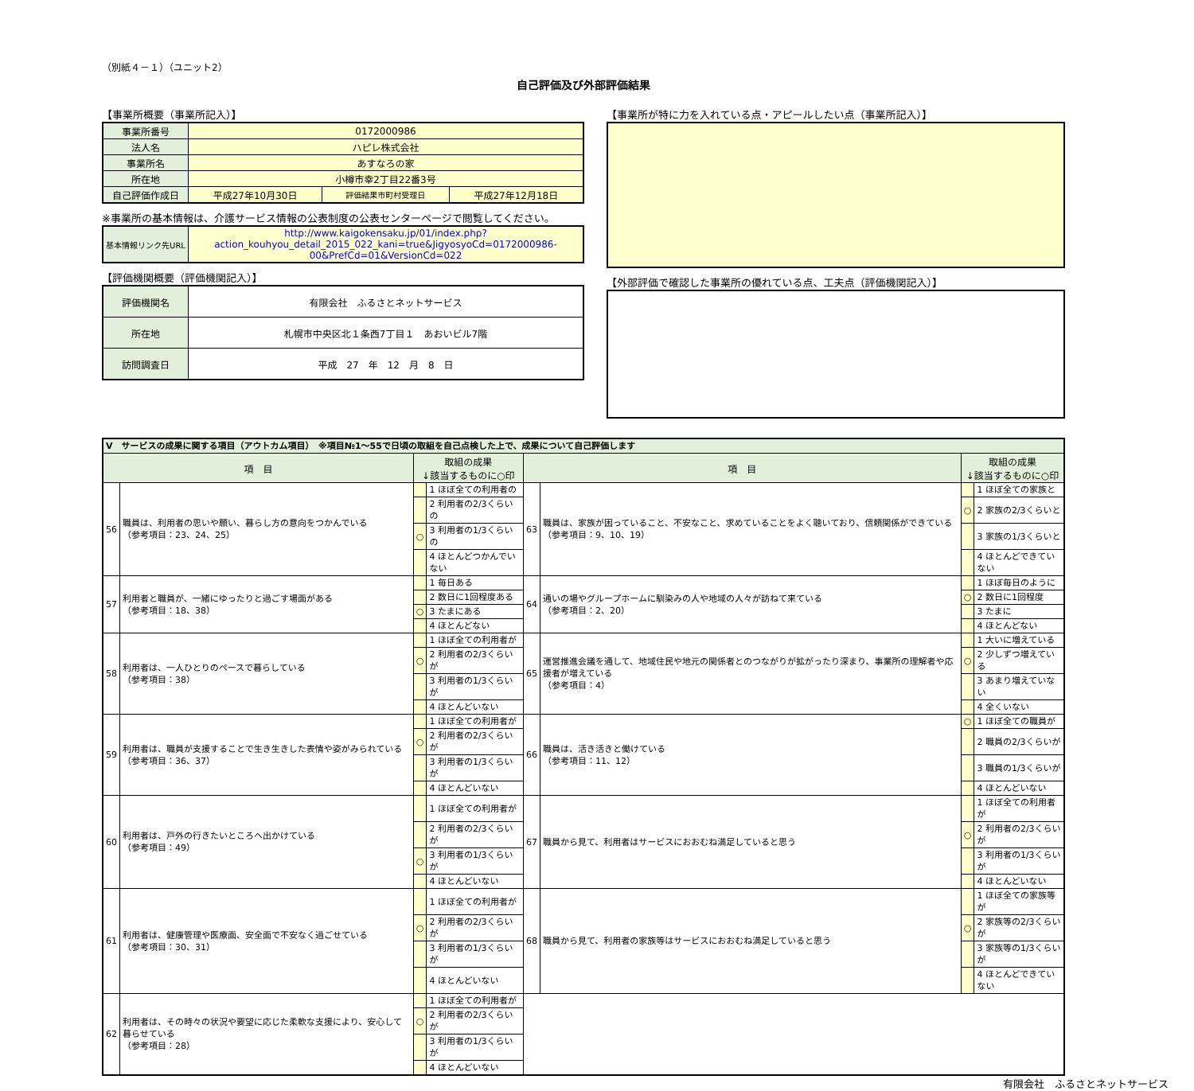（別紙４－１）（ユニット2）
自己評価及び外部評価結果
【事業所概要（事業所記入）】
| 事業所番号 | 0172000986 | | |
| 法人名 | ハピレ株式会社 | | |
| 事業所名 | あすなろの家 | | |
| 所在地 | 小樽市幸2丁目22番3号 | | |
| 自己評価作成日 | 平成27年10月30日 | 評価結果市町村受理日 | 平成27年12月18日 |
※事業所の基本情報は、介護サービス情報の公表制度の公表センターページで閲覧してください。
| 基本情報リンク先URL | http://www.kaigokensaku.jp/01/index.php?action_kouhyou_detail_2015_022_kani=true&JigyosyoCd=0172000986-00&PrefCd=01&VersionCd=022 |
【評価機関概要（評価機関記入）】
| 評価機関名 | 有限会社 ふるさとネットサービス |
| 所在地 | 札幌市中央区北１条西7丁目１ あおいビル7階 |
| 訪問調査日 | 平成 27 年 12 月 8 日 |
【事業所が特に力を入れている点・アピールしたい点（事業所記入）】
【外部評価で確認した事業所の優れている点、工夫点（評価機関記入）】
| Ⅴ サービスの成果に関する項目（アウトカム項目） ※項目№1～55で日頃の取組を自己点検した上で、成果について自己評価します | | | | | | | |
| 項 目 | | 取組の成果 ↓該当するものに○印 | | 項 目 | | 取組の成果 ↓該当するものに○印 | |
| 56 | 職員は、利用者の思いや願い、暮らし方の意向をつかんでいる （参考項目：23、24、25） | | 1 ほぼ全ての利用者の | 63 | 職員は、家族が困っていること、不安なこと、求めていることをよく聴いており、信頼関係ができている （参考項目：9、10、19） | | 1 ほぼ全ての家族と |
| | | | 2 利用者の2/3くらいの | | | ○ | 2 家族の2/3くらいと |
| | | ○ | 3 利用者の1/3くらいの | | | | 3 家族の1/3くらいと |
| | | | 4 ほとんどつかんでいない | | | | 4 ほとんどできていない |
| 57 | 利用者と職員が、一緒にゆったりと過ごす場面がある （参考項目：18、38） | | 1 毎日ある | 64 | 通いの場やグループホームに馴染みの人や地域の人々が訪ねて来ている （参考項目：2、20） | | 1 ほぼ毎日のように |
| | | | 2 数日に1回程度ある | | | ○ | 2 数日に1回程度 |
| | | ○ | 3 たまにある | | | | 3 たまに |
| | | | 4 ほとんどない | | | | 4 ほとんどない |
| 58 | 利用者は、一人ひとりのペースで暮らしている （参考項目：38） | | 1 ほぼ全ての利用者が | 65 | 運営推進会議を通して、地域住民や地元の関係者とのつながりが拡がったり深まり、事業所の理解者や応援者が増えている （参考項目：4） | | 1 大いに増えている |
| | | ○ | 2 利用者の2/3くらいが | | | ○ | 2 少しずつ増えている |
| | | | 3 利用者の1/3くらいが | | | | 3 あまり増えていない |
| | | | 4 ほとんどいない | | | | 4 全くいない |
| 59 | 利用者は、職員が支援することで生き生きした表情や姿がみられている （参考項目：36、37） | | 1 ほぼ全ての利用者が | 66 | 職員は、活き活きと働けている （参考項目：11、12） | ○ | 1 ほぼ全ての職員が |
| | | ○ | 2 利用者の2/3くらいが | | | | 2 職員の2/3くらいが |
| | | | 3 利用者の1/3くらいが | | | | 3 職員の1/3くらいが |
| | | | 4 ほとんどいない | | | | 4 ほとんどいない |
| 60 | 利用者は、戸外の行きたいところへ出かけている （参考項目：49） | | 1 ほぼ全ての利用者が | 67 | 職員から見て、利用者はサービスにおおむね満足していると思う | | 1 ほぼ全ての利用者が |
| | | | 2 利用者の2/3くらいが | | | ○ | 2 利用者の2/3くらいが |
| | | ○ | 3 利用者の1/3くらいが | | | | 3 利用者の1/3くらいが |
| | | | 4 ほとんどいない | | | | 4 ほとんどいない |
| 61 | 利用者は、健康管理や医療面、安全面で不安なく過ごせている （参考項目：30、31） | | 1 ほぼ全ての利用者が | 68 | 職員から見て、利用者の家族等はサービスにおおむね満足していると思う | | 1 ほぼ全ての家族等が |
| | | ○ | 2 利用者の2/3くらいが | | | ○ | 2 家族等の2/3くらいが |
| | | | 3 利用者の1/3くらいが | | | | 3 家族等の1/3くらいが |
| | | | 4 ほとんどいない | | | | 4 ほとんどできていない |
| 62 | 利用者は、その時々の状況や要望に応じた柔軟な支援により、安心して暮らせている （参考項目：28） | | 1 ほぼ全ての利用者が | | | | |
| | | ○ | 2 利用者の2/3くらいが | | | | |
| | | | 3 利用者の1/3くらいが | | | | |
| | | | 4 ほとんどいない | | | | |
有限会社　ふるさとネットサービス